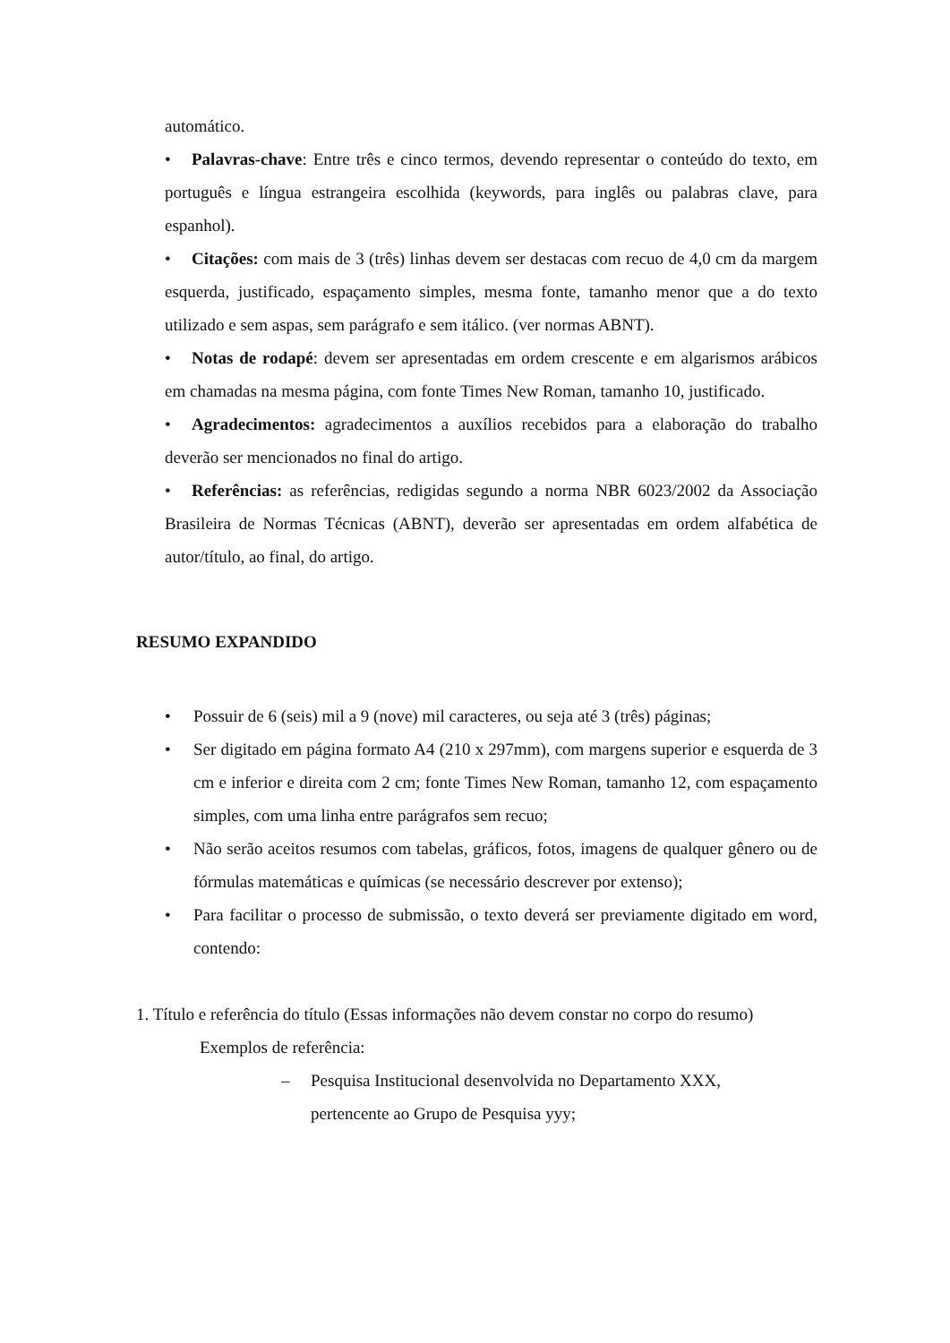automático.
• Palavras-chave: Entre três e cinco termos, devendo representar o conteúdo do texto, em português e língua estrangeira escolhida (keywords, para inglês ou palabras clave, para espanhol).
• Citações: com mais de 3 (três) linhas devem ser destacas com recuo de 4,0 cm da margem esquerda, justificado, espaçamento simples, mesma fonte, tamanho menor que a do texto utilizado e sem aspas, sem parágrafo e sem itálico. (ver normas ABNT).
• Notas de rodapé: devem ser apresentadas em ordem crescente e em algarismos arábicos em chamadas na mesma página, com fonte Times New Roman, tamanho 10, justificado.
• Agradecimentos: agradecimentos a auxílios recebidos para a elaboração do trabalho deverão ser mencionados no final do artigo.
• Referências: as referências, redigidas segundo a norma NBR 6023/2002 da Associação Brasileira de Normas Técnicas (ABNT), deverão ser apresentadas em ordem alfabética de autor/título, ao final, do artigo.
RESUMO EXPANDIDO
• Possuir de 6 (seis) mil a 9 (nove) mil caracteres, ou seja até 3 (três) páginas;
• Ser digitado em página formato A4 (210 x 297mm), com margens superior e esquerda de 3 cm e inferior e direita com 2 cm; fonte Times New Roman, tamanho 12, com espaçamento simples, com uma linha entre parágrafos sem recuo;
• Não serão aceitos resumos com tabelas, gráficos, fotos, imagens de qualquer gênero ou de fórmulas matemáticas e químicas (se necessário descrever por extenso);
• Para facilitar o processo de submissão, o texto deverá ser previamente digitado em word, contendo:
1. Título e referência do título (Essas informações não devem constar no corpo do resumo)
Exemplos de referência:
– Pesquisa Institucional desenvolvida no Departamento XXX,
pertencente ao Grupo de Pesquisa yyy;